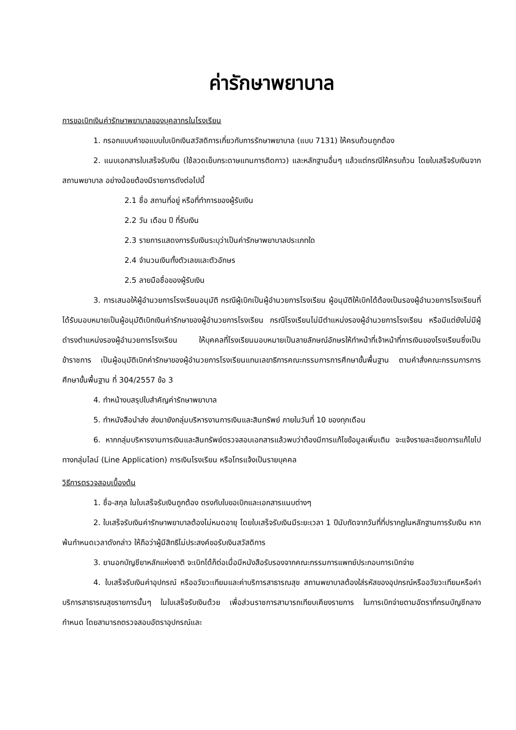ค่ารักษาพยาบาล
การขอเบิกเงินค่ารักษาพยาบาลของบุคลากรในโรงเรียน
1. กรอกแบบคำขอแบบใบเบิกเงินสวัสดิการเกี่ยวกับการรักษาพยาบาล (แบบ 7131) ให้ครบถ้วนถูกต้อง
2. แนบเอกสารใบเสร็จรับเงิน (ใช้ลวดเย็บกระดาษแทนการติดกาว) และหลักฐานอื่นๆ แล้วแต่กรณีให้ครบถ้วน โดยใบเสร็จรับเงินจากสถานพยาบาล อย่างน้อยต้องมีรายการดังต่อไปนี้
2.1 ชื่อ สถานที่อยู่ หรือที่ทำการของผู้รับเงิน
2.2 วัน เดือน ปี ที่รับเงิน
2.3 รายการแสดงการรับเงินระบุว่าเป็นค่ารักษาพยาบาลประเภทใด
2.4 จำนวนเงินทั้งตัวเลขและตัวอักษร
2.5 ลายมือชื่อของผู้รับเงิน
3. การเสนอให้ผู้อำนวยการโรงเรียนอนุมัติ กรณีผู้เบิกเป็นผู้อำนวยการโรงเรียน ผู้อนุมัติให้เบิกได้ต้องเป็นรองผู้อำนวยการโรงเรียนที่ได้รับมอบหมายเป็นผู้อนุมัติเบิกเงินค่ารักษาของผู้อำนวยการโรงเรียน กรณีโรงเรียนไม่มีตำแหน่งรองผู้อำนวยการโรงเรียน หรือมีแต่ยังไม่มีผู้ดำรงตำแหน่งรองผู้อำนวยการโรงเรียน ให้บุคคลที่โรงเรียนมอบหมายเป็นลายลักษณ์อักษรให้ทำหน้าที่เจ้าหน้าที่การเงินของโรงเรียนซึ่งเป็นข้าราชการ เป็นผู้อนุมัติเบิกค่ารักษาของผู้อำนวยการโรงเรียนแทนเลขาธิการคณะกรรมการการศึกษาขั้นพื้นฐาน ตามคำสั่งคณะกรรมการการศึกษาขั้นพื้นฐาน ที่ 304/2557 ข้อ 3
4. ทำหน้างบสรุปใบสำคัญค่ารักษาพยาบาล
5. ทำหนังสือนำส่ง ส่งมายังกลุ่มบริหารงานการเงินและสินทรัพย์ ภายในวันที่ 10 ของทุกเดือน
6. หากกลุ่มบริหารงานการเงินและสินทรัพย์ตรวจสอบเอกสารแล้วพบว่าต้องมีการแก้ไขข้อมูลเพิ่มเติม จะแจ้งรายละเอียดการแก้ไขไปทางกลุ่มไลน์ (Line Application) การเงินโรงเรียน หรือโทรแจ้งเป็นรายบุคคล
วิธีการตรวจสอบเบื้องต้น
1. ชื่อ-สกุล ในใบเสร็จรับเงินถูกต้อง ตรงกับใบขอเบิกและเอกสารแนบต่างๆ
2. ใบเสร็จรับเงินค่ารักษาพยาบาลต้องไม่หมดอายุ โดยใบเสร็จรับเงินมีระยะเวลา 1 ปีนับถัดจากวันที่ที่ปรากฏในหลักฐานการรับเงิน หากพ้นกำหนดเวลาดังกล่าว ให้ถือว่าผู้มีสิทธิไม่ประสงค์ขอรับเงินสวัสดิการ
3. ยานอกบัญชียาหลักแห่งชาติ จะเบิกได้ก็ต่อเมื่อมีหนังสือรับรองจากคณะกรรมการแพทย์ประกอบการเบิกจ่าย
4. ใบเสร็จรับเงินค่าอุปกรณ์ หรืออวัยวะเทียมและค่าบริการสาธารณสุข สถานพยาบาลต้องใส่รหัสของอุปกรณ์หรืออวัยวะเทียมหรือค่าบริการสาธารณสุขรายการนั้นๆ ในใบเสร็จรับเงินด้วย เพื่อส่วนราชการสามารถเทียบเคียงรายการ ในการเบิกจ่ายตามอัตราที่กรมบัญชีกลางกำหนด โดยสามารถตรวจสอบอัตราอุปกรณ์และ